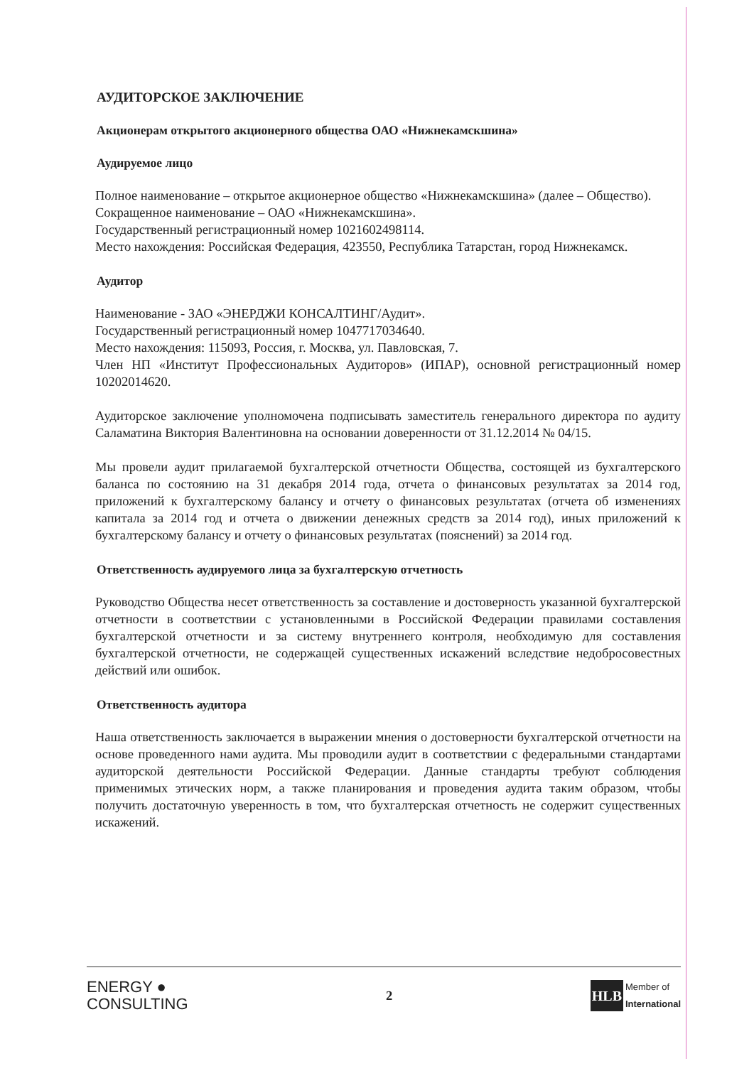АУДИТОРСКОЕ ЗАКЛЮЧЕНИЕ
Акционерам открытого акционерного общества ОАО «Нижнекамскшина»
Аудируемое лицо
Полное наименование – открытое акционерное общество «Нижнекамскшина» (далее – Общество).
Сокращенное наименование – ОАО «Нижнекамскшина».
Государственный регистрационный номер 1021602498114.
Место нахождения: Российская Федерация, 423550, Республика Татарстан, город Нижнекамск.
Аудитор
Наименование - ЗАО «ЭНЕРДЖИ КОНСАЛТИНГ/Аудит».
Государственный регистрационный номер 1047717034640.
Место нахождения: 115093, Россия, г. Москва, ул. Павловская, 7.
Член НП «Институт Профессиональных Аудиторов» (ИПАР), основной регистрационный номер 10202014620.
Аудиторское заключение уполномочена подписывать заместитель генерального директора по аудиту Саламатина Виктория Валентиновна на основании доверенности от 31.12.2014 № 04/15.
Мы провели аудит прилагаемой бухгалтерской отчетности Общества, состоящей из бухгалтерского баланса по состоянию на 31 декабря 2014 года, отчета о финансовых результатах за 2014 год, приложений к бухгалтерскому балансу и отчету о финансовых результатах (отчета об изменениях капитала за 2014 год и отчета о движении денежных средств за 2014 год), иных приложений к бухгалтерскому балансу и отчету о финансовых результатах (пояснений) за 2014 год.
Ответственность аудируемого лица за бухгалтерскую отчетность
Руководство Общества несет ответственность за составление и достоверность указанной бухгалтерской отчетности в соответствии с установленными в Российской Федерации правилами составления бухгалтерской отчетности и за систему внутреннего контроля, необходимую для составления бухгалтерской отчетности, не содержащей существенных искажений вследствие недобросовестных действий или ошибок.
Ответственность аудитора
Наша ответственность заключается в выражении мнения о достоверности бухгалтерской отчетности на основе проведенного нами аудита. Мы проводили аудит в соответствии с федеральными стандартами аудиторской деятельности Российской Федерации. Данные стандарты требуют соблюдения применимых этических норм, а также планирования и проведения аудита таким образом, чтобы получить достаточную уверенность в том, что бухгалтерская отчетность не содержит существенных искажений.
ENERGY ●
CONSULTING
2
HLB
Member of
International